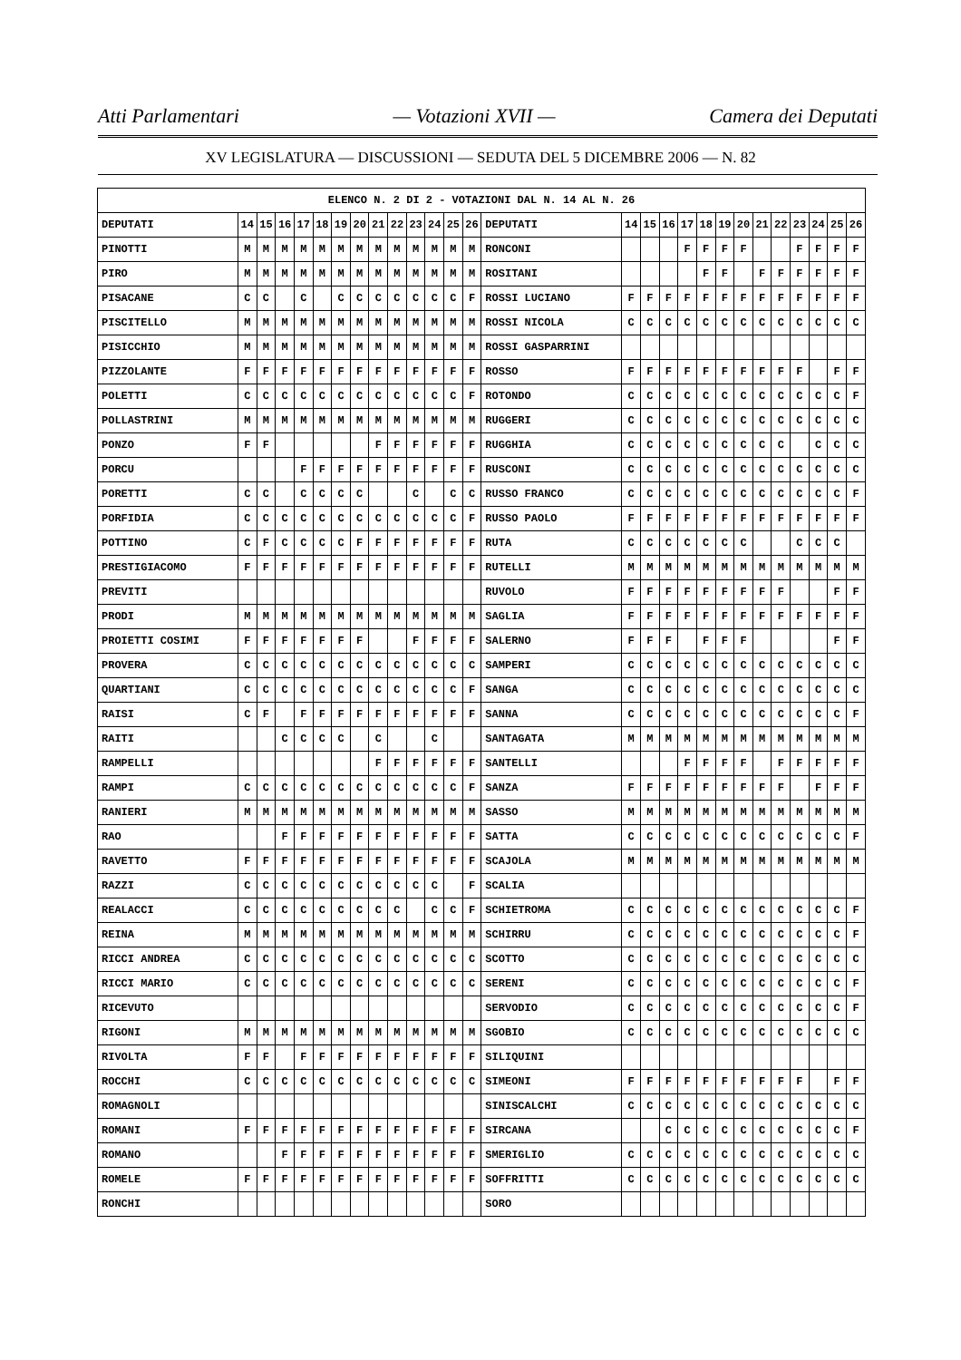Atti Parlamentari — Votazioni XVII — Camera dei Deputati
XV LEGISLATURA — DISCUSSIONI — SEDUTA DEL 5 DICEMBRE 2006 — N. 82
| ELENCO N. 2 DI 2 - VOTAZIONI DAL N. 14 AL N. 26 | | | | | | | | | | | | | | | | | | | | | | | | | | | |
| --- | --- | --- | --- | --- | --- | --- | --- | --- | --- | --- | --- | --- | --- | --- | --- | --- | --- | --- | --- | --- | --- | --- | --- | --- | --- | --- | --- |
| DEPUTATI | 14 | 15 | 16 | 17 | 18 | 19 | 20 | 21 | 22 | 23 | 24 | 25 | 26 | DEPUTATI | 14 | 15 | 16 | 17 | 18 | 19 | 20 | 21 | 22 | 23 | 24 | 25 | 26 |
| PINOTTI | M | M | M | M | M | M | M | M | M | M | M | M | M | RONCONI | | | | F | F | F | F | | | F | F | F | F |
| PIRO | M | M | M | M | M | M | M | M | M | M | M | M | M | ROSITANI | | | | | F | F | | F | F | F | F | F | F |
| PISACANE | C | C | | C | | C | C | C | C | C | C | C | F | ROSSI LUCIANO | F | F | F | F | F | F | F | F | F | F | F | F | F |
| PISCITELLO | M | M | M | M | M | M | M | M | M | M | M | M | M | ROSSI NICOLA | C | C | C | C | C | C | C | C | C | C | C | C | C |
| PISICCHIO | M | M | M | M | M | M | M | M | M | M | M | M | M | ROSSI GASPARRINI | | | | | | | | | | | | | |
| PIZZOLANTE | F | F | F | F | F | F | F | F | F | F | F | F | F | ROSSO | F | F | F | F | F | F | F | F | F | F | | F | F |
| POLETTI | C | C | C | C | C | C | C | C | C | C | C | C | F | ROTONDO | C | C | C | C | C | C | C | C | C | C | C | C | F |
| POLLASTRINI | M | M | M | M | M | M | M | M | M | M | M | M | M | RUGGERI | C | C | C | C | C | C | C | C | C | C | C | C | C |
| PONZO | F | F | | | | | | F | F | F | F | F | F | RUGGHIA | C | C | C | C | C | C | C | C | C | | C | C | C |
| PORCU | | | | F | F | F | F | F | F | F | F | F | F | RUSCONI | C | C | C | C | C | C | C | C | C | C | C | C | C |
| PORETTI | C | C | | C | C | C | C | | | C | | C | C | RUSSO FRANCO | C | C | C | C | C | C | C | C | C | C | C | C | F |
| PORFIDIA | C | C | C | C | C | C | C | C | C | C | C | C | F | RUSSO PAOLO | F | F | F | F | F | F | F | F | F | F | F | F | F |
| POTTINO | C | F | C | C | C | C | F | F | F | F | F | F | F | RUTA | C | C | C | C | C | C | C | | | C | C | C | |
| PRESTIGIACOMO | F | F | F | F | F | F | F | F | F | F | F | F | F | RUTELLI | M | M | M | M | M | M | M | M | M | M | M | M | M |
| PREVITI | | | | | | | | | | | | | | RUVOLO | F | F | F | F | F | F | F | F | F | | | F | F |
| PRODI | M | M | M | M | M | M | M | M | M | M | M | M | M | SAGLIA | F | F | F | F | F | F | F | F | F | F | F | F | F |
| PROIETTI COSIMI | F | F | F | F | F | F | F | | | F | F | F | F | SALERNO | F | F | F | | F | F | F | | | | | F | F |
| PROVERA | C | C | C | C | C | C | C | C | C | C | C | C | C | SAMPERI | C | C | C | C | C | C | C | C | C | C | C | C | C |
| QUARTIANI | C | C | C | C | C | C | C | C | C | C | C | C | F | SANGA | C | C | C | C | C | C | C | C | C | C | C | C | C |
| RAISI | C | F | | F | F | F | F | F | F | F | F | F | F | SANNA | C | C | C | C | C | C | C | C | C | C | C | C | F |
| RAITI | | | C | C | C | C | | C | | | C | | | SANTAGATA | M | M | M | M | M | M | M | M | M | M | M | M | M |
| RAMPELLI | | | | | | | | F | F | F | F | F | F | SANTELLI | | | | F | F | F | F | | F | F | F | F | F |
| RAMPI | C | C | C | C | C | C | C | C | C | C | C | C | F | SANZA | F | F | F | F | F | F | F | F | F | | F | F | F |
| RANIERI | M | M | M | M | M | M | M | M | M | M | M | M | M | SASSO | M | M | M | M | M | M | M | M | M | M | M | M | M |
| RAO | | | F | F | F | F | F | F | F | F | F | F | F | SATTA | C | C | C | C | C | C | C | C | C | C | C | C | F |
| RAVETTO | F | F | F | F | F | F | F | F | F | F | F | F | F | SCAJOLA | M | M | M | M | M | M | M | M | M | M | M | M | M |
| RAZZI | C | C | C | C | C | C | C | C | C | C | C | | F | SCALIA | | | | | | | | | | | | | |
| REALACCI | C | C | C | C | C | C | C | C | C | | C | C | F | SCHIETROMA | C | C | C | C | C | C | C | C | C | C | C | C | F |
| REINA | M | M | M | M | M | M | M | M | M | M | M | M | M | SCHIRRU | C | C | C | C | C | C | C | C | C | C | C | C | F |
| RICCI ANDREA | C | C | C | C | C | C | C | C | C | C | C | C | C | SCOTTO | C | C | C | C | C | C | C | C | C | C | C | C | C |
| RICCI MARIO | C | C | C | C | C | C | C | C | C | C | C | C | C | SERENI | C | C | C | C | C | C | C | C | C | C | C | C | F |
| RICEVUTO | | | | | | | | | | | | | | SERVODIO | C | C | C | C | C | C | C | C | C | C | C | C | F |
| RIGONI | M | M | M | M | M | M | M | M | M | M | M | M | M | SGOBIO | C | C | C | C | C | C | C | C | C | C | C | C | C |
| RIVOLTA | F | F | | F | F | F | F | F | F | F | F | F | F | SILIQUINI | | | | | | | | | | | | | |
| ROCCHI | C | C | C | C | C | C | C | C | C | C | C | C | C | SIMEONI | F | F | F | F | F | F | F | F | F | F | | F | F |
| ROMAGNOLI | | | | | | | | | | | | | | SINISCALCHI | C | C | C | C | C | C | C | C | C | C | C | C | C |
| ROMANI | F | F | F | F | F | F | F | F | F | F | F | F | F | SIRCANA | | | C | C | C | C | C | C | C | C | C | C | F |
| ROMANO | | | F | F | F | F | F | F | F | F | F | F | F | SMERIGLIO | C | C | C | C | C | C | C | C | C | C | C | C | C |
| ROMELE | F | F | F | F | F | F | F | F | F | F | F | F | F | SOFFRITTI | C | C | C | C | C | C | C | C | C | C | C | C | C |
| RONCHI | | | | | | | | | | | | | | SORO | | | | | | | | | | | | | |